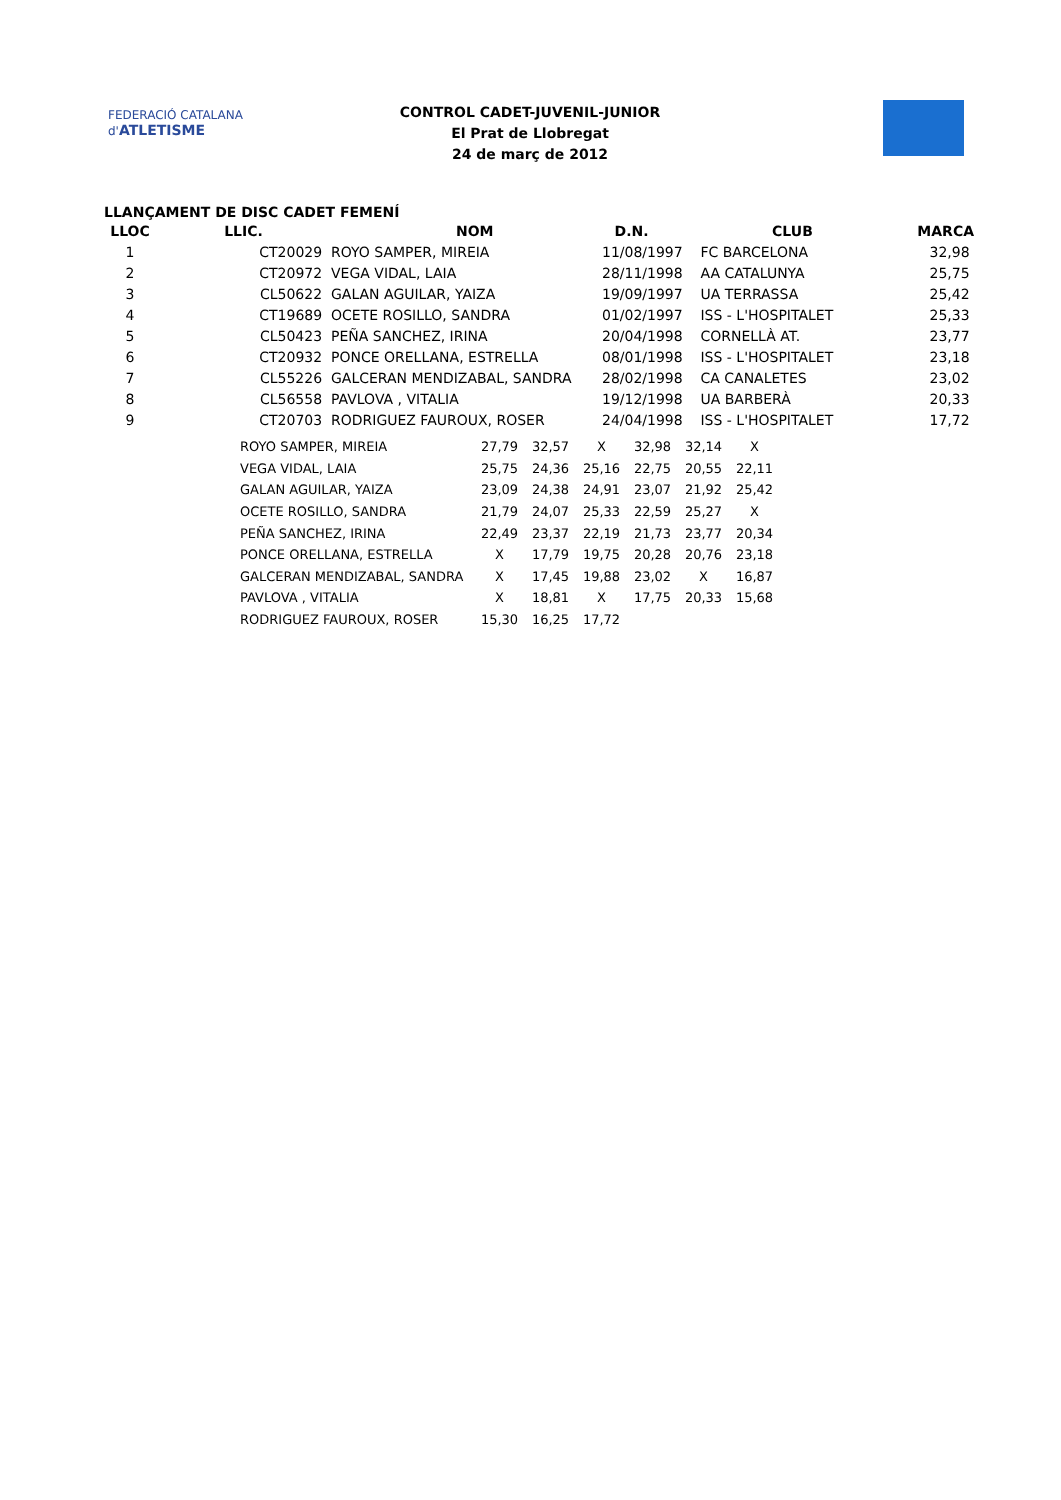FEDERACIÓ CATALANA d'ATLETISME
CONTROL CADET-JUVENIL-JUNIOR
El Prat de Llobregat
24 de març de 2012
LLANÇAMENT DE DISC CADET FEMENÍ
| LLOC | LLIC. | NOM | D.N. | CLUB | MARCA |
| --- | --- | --- | --- | --- | --- |
| 1 | CT20029 | ROYO SAMPER, MIREIA | 11/08/1997 | FC BARCELONA | 32,98 |
| 2 | CT20972 | VEGA VIDAL, LAIA | 28/11/1998 | AA CATALUNYA | 25,75 |
| 3 | CL50622 | GALAN AGUILAR, YAIZA | 19/09/1997 | UA TERRASSA | 25,42 |
| 4 | CT19689 | OCETE ROSILLO, SANDRA | 01/02/1997 | ISS - L'HOSPITALET | 25,33 |
| 5 | CL50423 | PEÑA SANCHEZ, IRINA | 20/04/1998 | CORNELLÀ AT. | 23,77 |
| 6 | CT20932 | PONCE ORELLANA, ESTRELLA | 08/01/1998 | ISS - L'HOSPITALET | 23,18 |
| 7 | CL55226 | GALCERAN MENDIZABAL, SANDRA | 28/02/1998 | CA CANALETES | 23,02 |
| 8 | CL56558 | PAVLOVA , VITALIA | 19/12/1998 | UA BARBERÀ | 20,33 |
| 9 | CT20703 | RODRIGUEZ FAUROUX, ROSER | 24/04/1998 | ISS - L'HOSPITALET | 17,72 |
| ROYO SAMPER, MIREIA | 27,79 | 32,57 | X | 32,98 | 32,14 | X |
| VEGA VIDAL, LAIA | 25,75 | 24,36 | 25,16 | 22,75 | 20,55 | 22,11 |
| GALAN AGUILAR, YAIZA | 23,09 | 24,38 | 24,91 | 23,07 | 21,92 | 25,42 |
| OCETE ROSILLO, SANDRA | 21,79 | 24,07 | 25,33 | 22,59 | 25,27 | X |
| PEÑA SANCHEZ, IRINA | 22,49 | 23,37 | 22,19 | 21,73 | 23,77 | 20,34 |
| PONCE ORELLANA, ESTRELLA | X | 17,79 | 19,75 | 20,28 | 20,76 | 23,18 |
| GALCERAN MENDIZABAL, SANDRA | X | 17,45 | 19,88 | 23,02 | X | 16,87 |
| PAVLOVA , VITALIA | X | 18,81 | X | 17,75 | 20,33 | 15,68 |
| RODRIGUEZ FAUROUX, ROSER | 15,30 | 16,25 | 17,72 | | | |